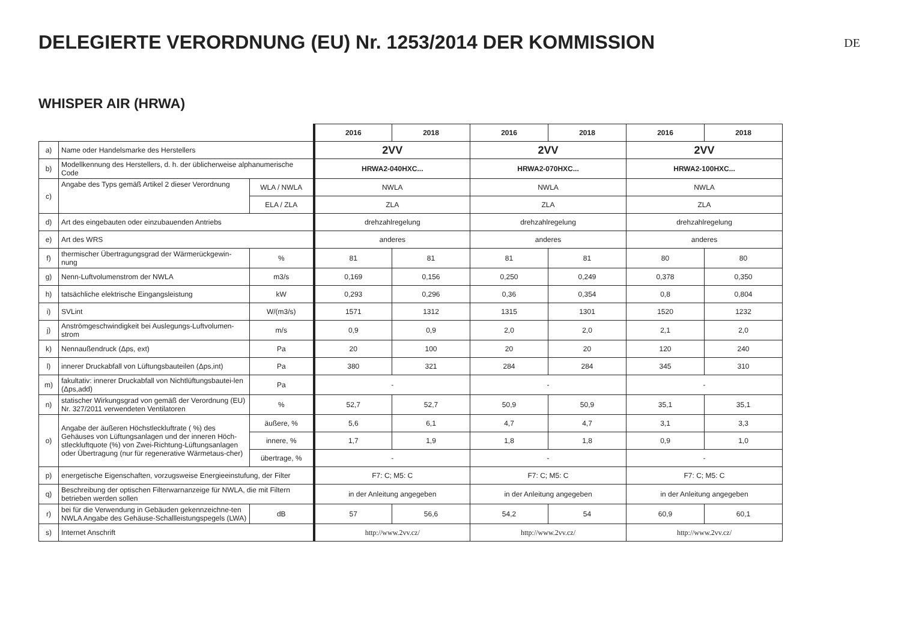DE
DELEGIERTE VERORDNUNG (EU) Nr. 1253/2014 DER KOMMISSION
WHISPER AIR (HRWA)
| | | | 2016 | 2018 | 2016 | 2018 | 2016 | 2018 |
| a) | Name oder Handelsmarke des Herstellers | | 2VV | | 2VV | | 2VV | |
| b) | Modellkennung des Herstellers, d. h. der üblicherweise alphanumerische Code | | HRWA2-040HXC... | | HRWA2-070HXC... | | HRWA2-100HXC... | |
| c) | Angabe des Typs gemäß Artikel 2 dieser Verordnung | WLA / NWLA | NWLA | | NWLA | | NWLA | |
| | | ELA / ZLA | ZLA | | ZLA | | ZLA | |
| d) | Art des eingebauten oder einzubauenden Antriebs | | drehzahlregelung | | drehzahlregelung | | drehzahlregelung | |
| e) | Art des WRS | | anderes | | anderes | | anderes | |
| f) | thermischer Übertragungsgrad der Wärmerückgewin-nung | % | 81 | 81 | 81 | 81 | 80 | 80 |
| g) | Nenn-Luftvolumenstrom der NWLA | m3/s | 0,169 | 0,156 | 0,250 | 0,249 | 0,378 | 0,350 |
| h) | tatsächliche elektrische Eingangsleistung | kW | 0,293 | 0,296 | 0,36 | 0,354 | 0,8 | 0,804 |
| i) | SVLint | W/(m3/s) | 1571 | 1312 | 1315 | 1301 | 1520 | 1232 |
| j) | Anströmgeschwindigkeit bei Auslegungs-Luftvolumen-strom | m/s | 0,9 | 0,9 | 2,0 | 2,0 | 2,1 | 2,0 |
| k) | Nennaußendruck (Δps, ext) | Pa | 20 | 100 | 20 | 20 | 120 | 240 |
| l) | innerer Druckabfall von Lüftungsbauteilen (Δps,int) | Pa | 380 | 321 | 284 | 284 | 345 | 310 |
| m) | fakultativ: innerer Druckabfall von Nichtlüftungsbautei-len (Δps,add) | Pa | - | | - | | - | |
| n) | statischer Wirkungsgrad von gemäß der Verordnung (EU) Nr. 327/2011 verwendeten Ventilatoren | % | 52,7 | 52,7 | 50,9 | 50,9 | 35,1 | 35,1 |
| o) | Angabe der äußeren Höchstleckluftrate ( %) des Gehäuses von Lüftungsanlagen und der inneren Höch-stleckluftquote (%) von Zwei-Richtung-Lüftungsanlagen oder Übertragung (nur für regenerative Wärmetaus-cher) | äußere, % | 5,6 | 6,1 | 4,7 | 4,7 | 3,1 | 3,3 |
| | | innere, % | 1,7 | 1,9 | 1,8 | 1,8 | 0,9 | 1,0 |
| | | übertrage, % | - | | - | | - | |
| p) | energetische Eigenschaften, vorzugsweise Energieeinstufung, der Filter | | F7: C; M5: C | | F7: C; M5: C | | F7: C; M5: C | |
| q) | Beschreibung der optischen Filterwarnanzeige für NWLA, die mit Filtern betrieben werden sollen | | in der Anleitung angegeben | | in der Anleitung angegeben | | in der Anleitung angegeben | |
| r) | bei für die Verwendung in Gebäuden gekennzeichne-ten NWLA Angabe des Gehäuse-Schallleistungspegels (LWA) | dB | 57 | 56,6 | 54,2 | 54 | 60,9 | 60,1 |
| s) | Internet Anschrift | | http://www.2vv.cz/ | | http://www.2vv.cz/ | | http://www.2vv.cz/ | |